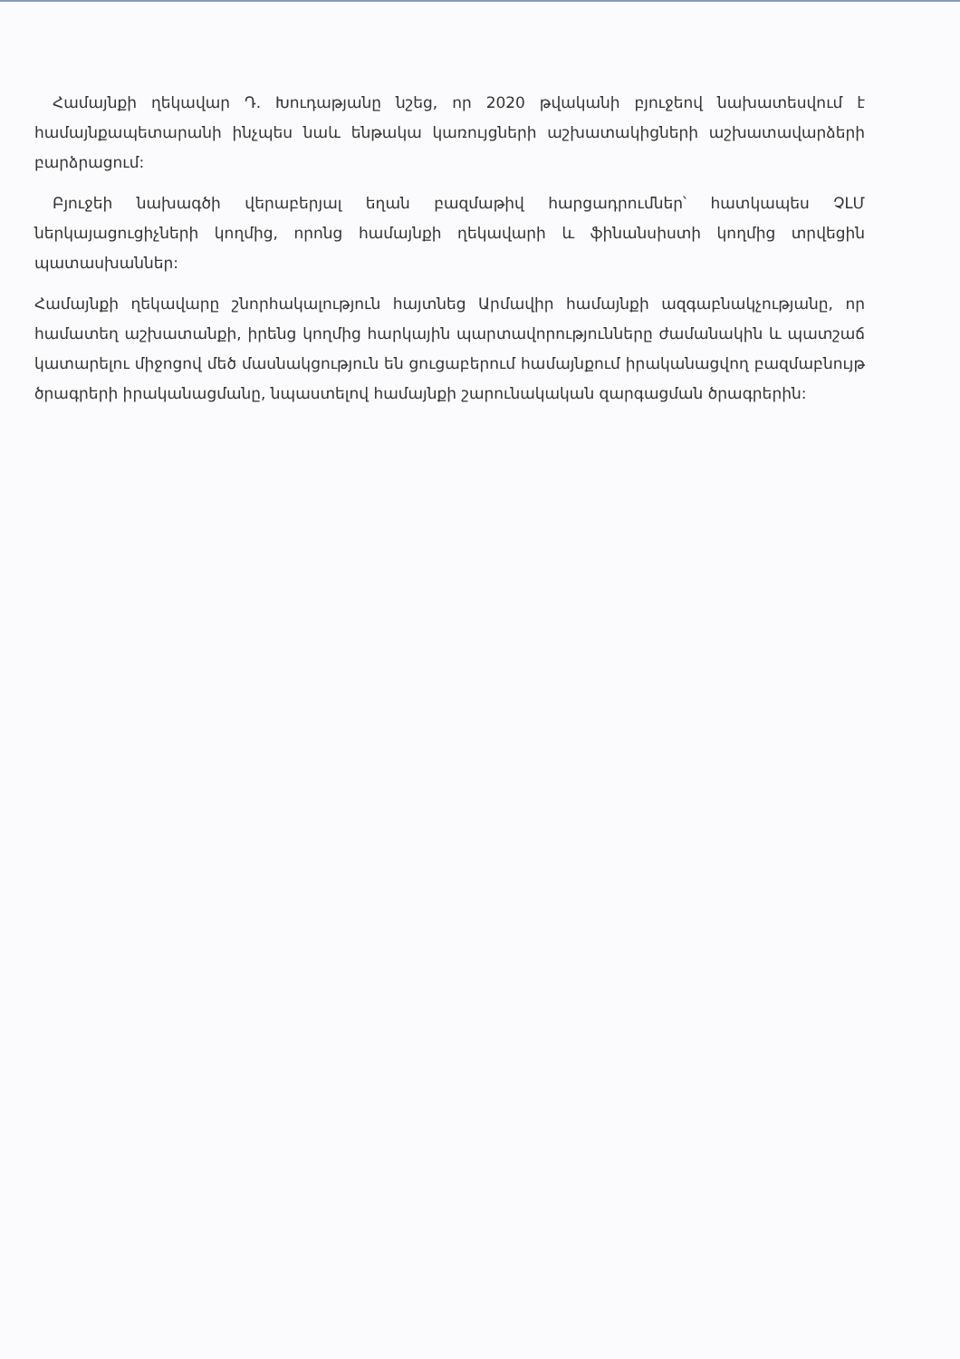Համայնքի ղեկավար Դ. Խուդաթյանը նշեց, որ 2020 թվականի բյուջեով նախատեսվում է համայնքապետարանի ինչպես նաև ենթակա կառույցների աշխատակիցների աշխատավարձերի բարձրացում:
Բյուջեի նախագծի վերաբերյալ եղան բազմաթիվ հարցադրումներ՝ հատկապես ՉԼՄ ներկայացուցիչների կողմից, որոնց համայնքի ղեկավարի և ֆինանսիստի կողմից տրվեցին պատասխաններ:
Համայնքի ղեկավարը շնորհակալություն հայտնեց Արմավիր համայնքի ազգաբնակչությանը, որ համատեղ աշխատանքի, իրենց կողմից հարկային պարտավորությունները ժամանակին և պատշաճ կատարելու միջոցով մեծ մասնակցություն են ցուցաբերում համայնքում իրականացվող բազմաբնույթ ծրագրերի իրականացմանը, նպաստելով համայնքի շարունակական զարգացման ծրագրերին: